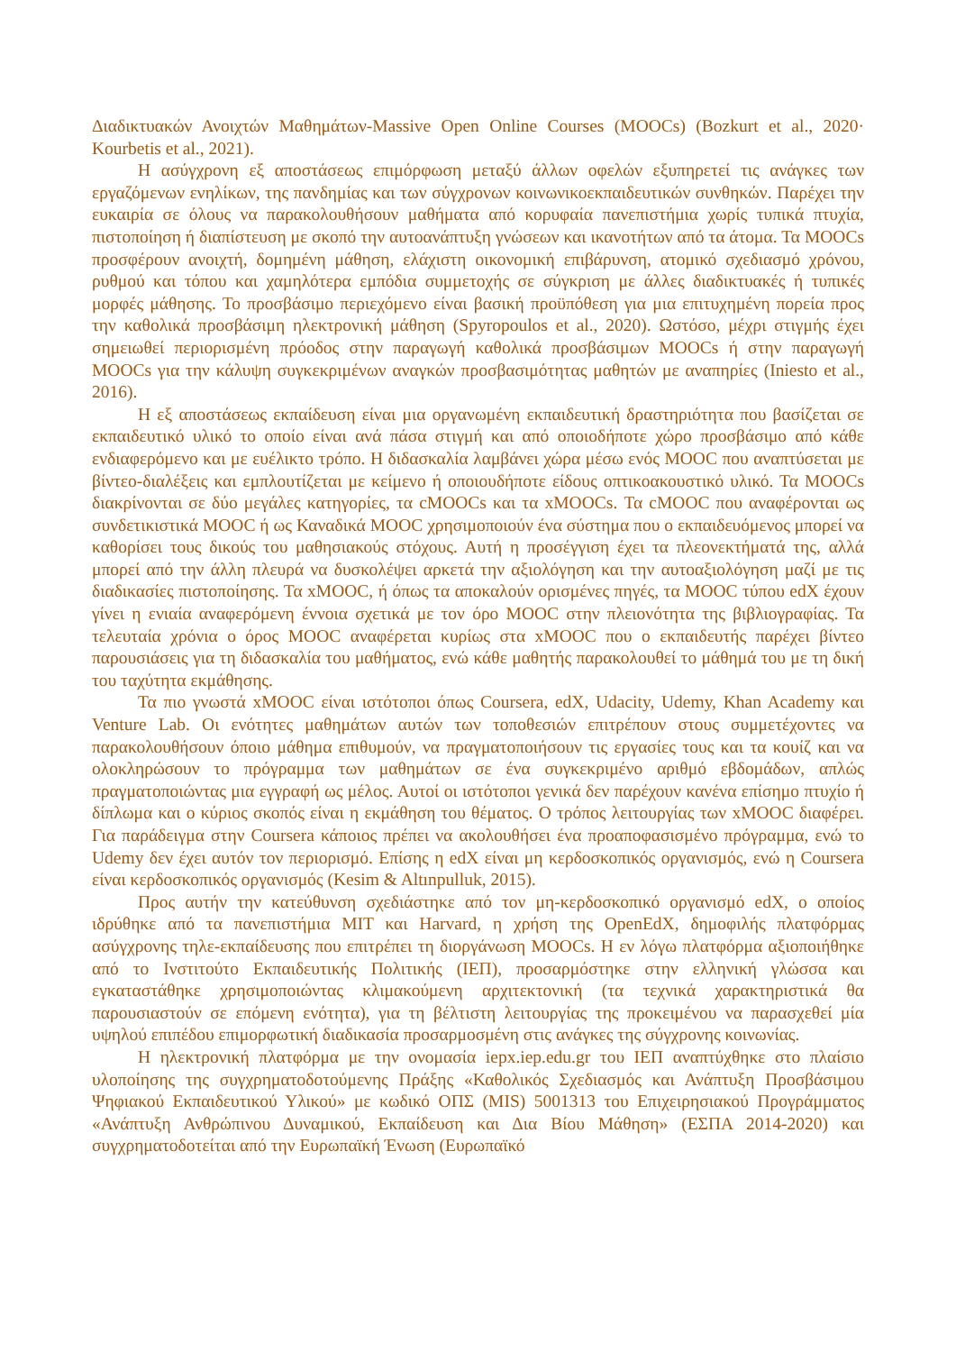Διαδικτυακών Ανοιχτών Μαθημάτων-Massive Open Online Courses (MOOCs) (Bozkurt et al., 2020· Kourbetis et al., 2021).
Η ασύγχρονη εξ αποστάσεως επιμόρφωση μεταξύ άλλων οφελών εξυπηρετεί τις ανάγκες των εργαζόμενων ενηλίκων, της πανδημίας και των σύγχρονων κοινωνικοεκπαιδευτικών συνθηκών. Παρέχει την ευκαιρία σε όλους να παρακολουθήσουν μαθήματα από κορυφαία πανεπιστήμια χωρίς τυπικά πτυχία, πιστοποίηση ή διαπίστευση με σκοπό την αυτοανάπτυξη γνώσεων και ικανοτήτων από τα άτομα. Τα MOOCs προσφέρουν ανοιχτή, δομημένη μάθηση, ελάχιστη οικονομική επιβάρυνση, ατομικό σχεδιασμό χρόνου, ρυθμού και τόπου και χαμηλότερα εμπόδια συμμετοχής σε σύγκριση με άλλες διαδικτυακές ή τυπικές μορφές μάθησης. Το προσβάσιμο περιεχόμενο είναι βασική προϋπόθεση για μια επιτυχημένη πορεία προς την καθολικά προσβάσιμη ηλεκτρονική μάθηση (Spyropoulos et al., 2020). Ωστόσο, μέχρι στιγμής έχει σημειωθεί περιορισμένη πρόοδος στην παραγωγή καθολικά προσβάσιμων MOOCs ή στην παραγωγή MOOCs για την κάλυψη συγκεκριμένων αναγκών προσβασιμότητας μαθητών με αναπηρίες (Iniesto et al., 2016).
Η εξ αποστάσεως εκπαίδευση είναι μια οργανωμένη εκπαιδευτική δραστηριότητα που βασίζεται σε εκπαιδευτικό υλικό το οποίο είναι ανά πάσα στιγμή και από οποιοδήποτε χώρο προσβάσιμο από κάθε ενδιαφερόμενο και με ευέλικτο τρόπο. Η διδασκαλία λαμβάνει χώρα μέσω ενός MOOC που αναπτύσεται με βίντεο-διαλέξεις και εμπλουτίζεται με κείμενο ή οποιουδήποτε είδους οπτικοακουστικό υλικό. Τα MOOCs διακρίνονται σε δύο μεγάλες κατηγορίες, τα cMOOCs και τα xMOOCs. Τα cMOOC που αναφέρονται ως συνδετικιστικά MOOC ή ως Καναδικά MOOC χρησιμοποιούν ένα σύστημα που ο εκπαιδευόμενος μπορεί να καθορίσει τους δικούς του μαθησιακούς στόχους. Αυτή η προσέγγιση έχει τα πλεονεκτήματά της, αλλά μπορεί από την άλλη πλευρά να δυσκολέψει αρκετά την αξιολόγηση και την αυτοαξιολόγηση μαζί με τις διαδικασίες πιστοποίησης. Τα xMOOC, ή όπως τα αποκαλούν ορισμένες πηγές, τα MOOC τύπου edX έχουν γίνει η ενιαία αναφερόμενη έννοια σχετικά με τον όρο MOOC στην πλειονότητα της βιβλιογραφίας. Τα τελευταία χρόνια ο όρος MOOC αναφέρεται κυρίως στα xMOOC που ο εκπαιδευτής παρέχει βίντεο παρουσιάσεις για τη διδασκαλία του μαθήματος, ενώ κάθε μαθητής παρακολουθεί το μάθημά του με τη δική του ταχύτητα εκμάθησης.
Τα πιο γνωστά xMOOC είναι ιστότοποι όπως Coursera, edX, Udacity, Udemy, Khan Academy και Venture Lab. Οι ενότητες μαθημάτων αυτών των τοποθεσιών επιτρέπουν στους συμμετέχοντες να παρακολουθήσουν όποιο μάθημα επιθυμούν, να πραγματοποιήσουν τις εργασίες τους και τα κουίζ και να ολοκληρώσουν το πρόγραμμα των μαθημάτων σε ένα συγκεκριμένο αριθμό εβδομάδων, απλώς πραγματοποιώντας μια εγγραφή ως μέλος. Αυτοί οι ιστότοποι γενικά δεν παρέχουν κανένα επίσημο πτυχίο ή δίπλωμα και ο κύριος σκοπός είναι η εκμάθηση του θέματος. Ο τρόπος λειτουργίας των xMOOC διαφέρει. Για παράδειγμα στην Coursera κάποιος πρέπει να ακολουθήσει ένα προαποφασισμένο πρόγραμμα, ενώ το Udemy δεν έχει αυτόν τον περιορισμό. Επίσης η edX είναι μη κερδοσκοπικός οργανισμός, ενώ η Coursera είναι κερδοσκοπικός οργανισμός (Kesim & Altınpulluk, 2015).
Προς αυτήν την κατεύθυνση σχεδιάστηκε από τον μη-κερδοσκοπικό οργανισμό edX, ο οποίος ιδρύθηκε από τα πανεπιστήμια MIT και Harvard, η χρήση της OpenEdX, δημοφιλής πλατφόρμας ασύγχρονης τηλε-εκπαίδευσης που επιτρέπει τη διοργάνωση MOOCs. Η εν λόγω πλατφόρμα αξιοποιήθηκε από το Ινστιτούτο Εκπαιδευτικής Πολιτικής (ΙΕΠ), προσαρμόστηκε στην ελληνική γλώσσα και εγκαταστάθηκε χρησιμοποιώντας κλιμακούμενη αρχιτεκτονική (τα τεχνικά χαρακτηριστικά θα παρουσιαστούν σε επόμενη ενότητα), για τη βέλτιστη λειτουργίας της προκειμένου να παρασχεθεί μία υψηλού επιπέδου επιμορφωτική διαδικασία προσαρμοσμένη στις ανάγκες της σύγχρονης κοινωνίας.
Η ηλεκτρονική πλατφόρμα με την ονομασία iepx.iep.edu.gr του ΙΕΠ αναπτύχθηκε στο πλαίσιο υλοποίησης της συγχρηματοδοτούμενης Πράξης «Καθολικός Σχεδιασμός και Ανάπτυξη Προσβάσιμου Ψηφιακού Εκπαιδευτικού Υλικού» με κωδικό ΟΠΣ (MIS) 5001313 του Επιχειρησιακού Προγράμματος «Ανάπτυξη Ανθρώπινου Δυναμικού, Εκπαίδευση και Δια Βίου Μάθηση» (ΕΣΠΑ 2014-2020) και συγχρηματοδοτείται από την Ευρωπαϊκή Ένωση (Ευρωπαϊκό